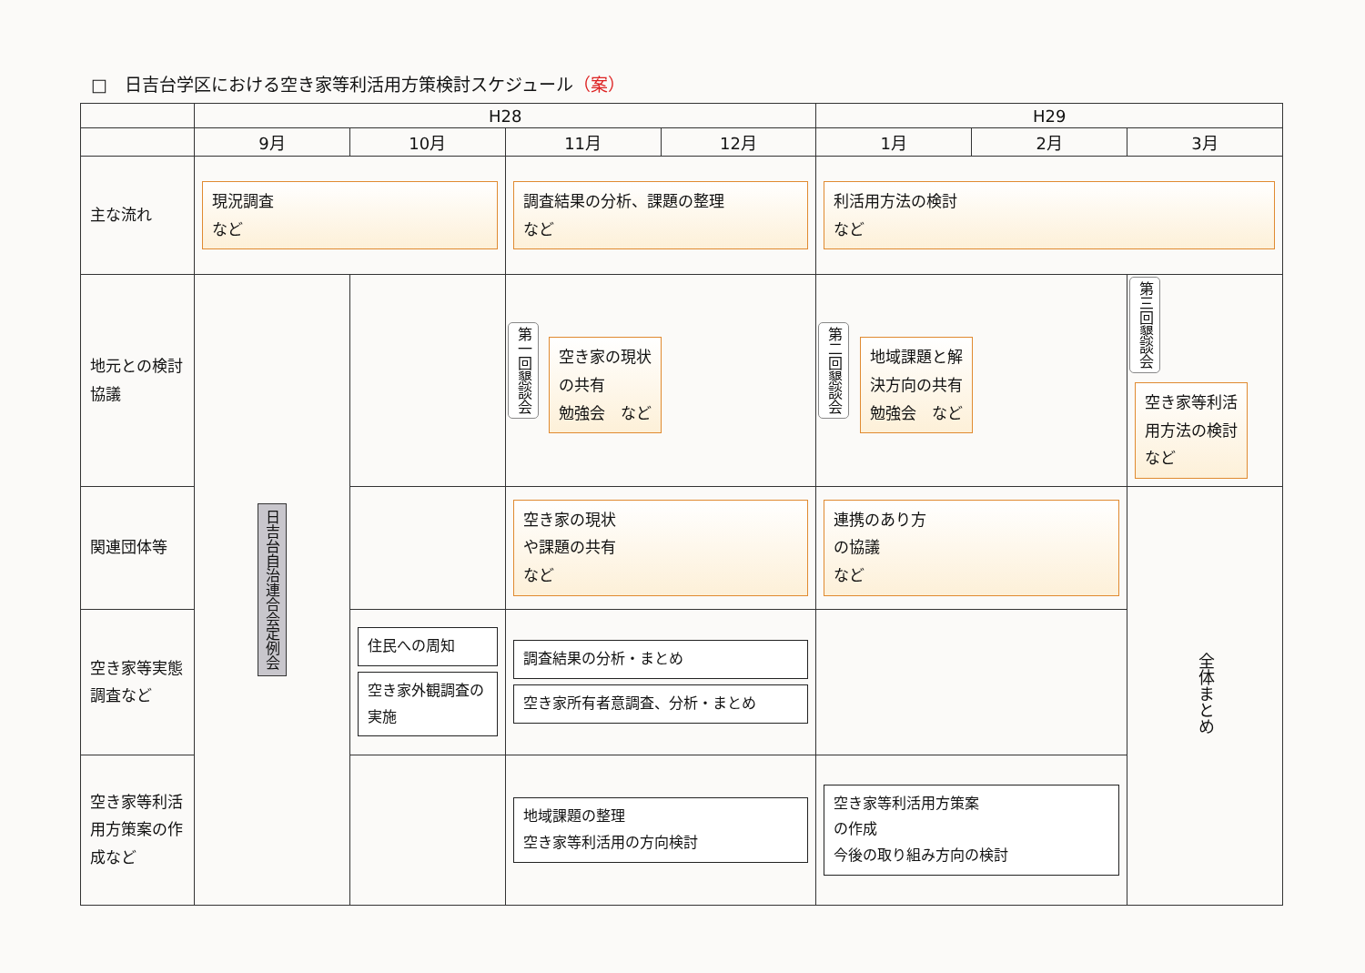□　日吉台学区における空き家等利活用方策検討スケジュール（案）
| | H28 | | | | H29 | | |
| --- | --- | --- | --- | --- | --- | --- | --- |
| | 9月 | 10月 | 11月 | 12月 | 1月 | 2月 | 3月 |
| 主な流れ | 現況調査 など | | 調査結果の分析、課題の整理 など | | 利活用方法の検討 など | | |
| 地元との検討協議 | 日吉台自治連合会定例会 | | 第一回懇談会 空き家の現状 の共有 勉強会 など | | 第二回懇談会 地域課題と解 決方向の共有 勉強会 など | | 第三回懇談会 空き家等利活 用方法の検討 など |
| 関連団体等 | | | 空き家の現状 や課題の共有 など | | 連携のあり方 の協議 など | | 全体まとめ |
| 空き家等実態調査など | | 住民への周知 空き家外観調査の実施 | 調査結果の分析・まとめ 空き家所有者意調査、分析・まとめ | | | | |
| 空き家等利活用方策案の作成など | | | 地域課題の整理 空き家等利活用の方向検討 | | 空き家等利活用方策案 の作成 今後の取り組み方向の検討 | | |